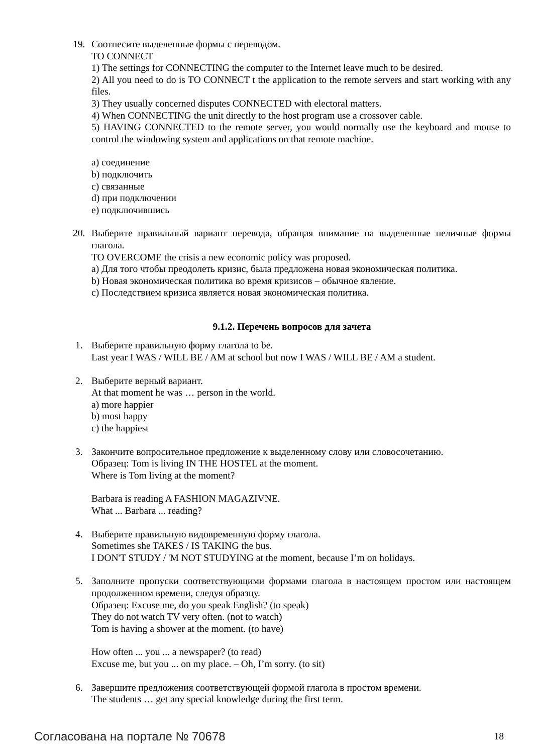19. Соотнесите выделенные формы с переводом.
TO CONNECT
1) The settings for CONNECTING the computer to the Internet leave much to be desired.
2) All you need to do is TO CONNECT t the application to the remote servers and start working with any files.
3) They usually concerned disputes CONNECTED with electoral matters.
4) When CONNECTING the unit directly to the host program use a crossover cable.
5) HAVING CONNECTED to the remote server, you would normally use the keyboard and mouse to control the windowing system and applications on that remote machine.
a) соединение
b) подключить
c) связанные
d) при подключении
e) подключившись
20. Выберите правильный вариант перевода, обращая внимание на выделенные неличные формы глагола.
TO OVERCOME the crisis a new economic policy was proposed.
a) Для того чтобы преодолеть кризис, была предложена новая экономическая политика.
b) Новая экономическая политика во время кризисов – обычное явление.
c) Последствием кризиса является новая экономическая политика.
9.1.2. Перечень вопросов для зачета
1. Выберите правильную форму глагола to be.
Last year I WAS / WILL BE / AM at school but now I WAS / WILL BE / AM a student.
2. Выберите верный вариант.
At that moment he was … person in the world.
a) more happier
b) most happy
c) the happiest
3. Закончите вопросительное предложение к выделенному слову или словосочетанию.
Образец: Tom is living IN THE HOSTEL at the moment.
Where is Tom living at the moment?
Barbara is reading A FASHION MAGAZIVNE.
What ... Barbara ... reading?
4. Выберите правильную видовременную форму глагола.
Sometimes she TAKES / IS TAKING the bus.
I DON'T STUDY / 'M NOT STUDYING at the moment, because I’m on holidays.
5. Заполните пропуски соответствующими формами глагола в настоящем простом или настоящем продолженном времени, следуя образцу.
Образец: Excuse me, do you speak English? (to speak)
They do not watch TV very often. (not to watch)
Tom is having a shower at the moment. (to have)
How often ... you ... a newspaper? (to read)
Excuse me, but you ... on my place. – Oh, I’m sorry. (to sit)
6. Завершите предложения соответствующей формой глагола в простом времени.
The students … get any special knowledge during the first term.
Согласована на портале № 70678 18